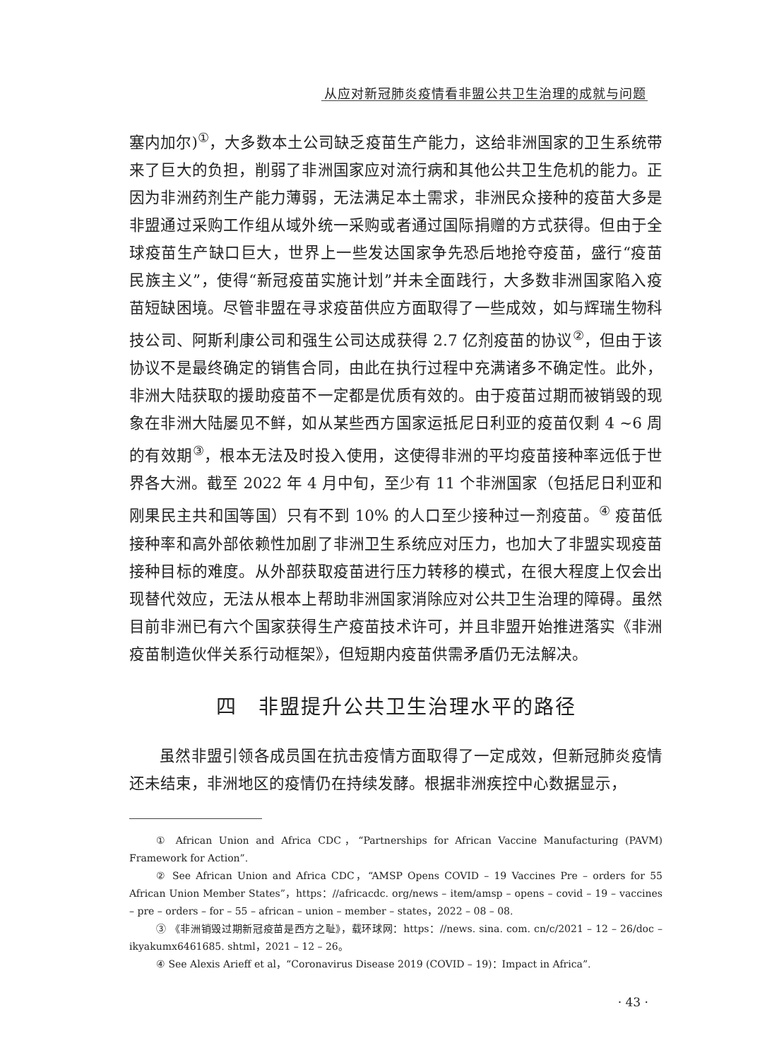从应对新冠肺炎疫情看非盟公共卫生治理的成就与问题
塞内加尔)<sup>①</sup>，大多数本土公司缺乏疫苗生产能力，这给非洲国家的卫生系统带来了巨大的负担，削弱了非洲国家应对流行病和其他公共卫生危机的能力。正因为非洲药剂生产能力薄弱，无法满足本土需求，非洲民众接种的疫苗大多是非盟通过采购工作组从域外统一采购或者通过国际捐赠的方式获得。但由于全球疫苗生产缺口巨大，世界上一些发达国家争先恐后地抢夺疫苗，盛行“疫苗民族主义”，使得“新冠疫苗实施计划”并未全面践行，大多数非洲国家陷入疫苗短缺困境。尽管非盟在寻求疫苗供应方面取得了一些成效，如与辉瑞生物科技公司、阿斯利康公司和强生公司达成获得 2.7 亿剂疫苗的协议<sup>②</sup>，但由于该协议不是最终确定的销售合同，由此在执行过程中充满诸多不确定性。此外，非洲大陆获取的援助疫苗不一定都是优质有效的。由于疫苗过期而被销毁的现象在非洲大陆屡见不鲜，如从某些西方国家运抵尼日利亚的疫苗仅剩 4 ~6 周的有效期<sup>③</sup>，根本无法及时投入使用，这使得非洲的平均疫苗接种率远低于世界各大洲。截至 2022 年 4 月中旬，至少有 11 个非洲国家（包括尼日利亚和刚果民主共和国等国）只有不到 10% 的人口至少接种过一剂疫苗。<sup>④</sup> 疫苗低接种率和高外部依赖性加剧了非洲卫生系统应对压力，也加大了非盟实现疫苗接种目标的难度。从外部获取疫苗进行压力转移的模式，在很大程度上仅会出现替代效应，无法从根本上帮助非洲国家消除应对公共卫生治理的障碍。虽然目前非洲已有六个国家获得生产疫苗技术许可，并且非盟开始推进落实《非洲疫苗制造伙伴关系行动框架》，但短期内疫苗供需矛盾仍无法解决。
四　非盟提升公共卫生治理水平的路径
虽然非盟引领各成员国在抗击疫情方面取得了一定成效，但新冠肺炎疫情还未结束，非洲地区的疫情仍在持续发酵。根据非洲疾控中心数据显示，
① African Union and Africa CDC，“Partnerships for African Vaccine Manufacturing (PAVM) Framework for Action”.
② See African Union and Africa CDC，“AMSP Opens COVID – 19 Vaccines Pre – orders for 55 African Union Member States”，https：//africacdc. org/news – item/amsp – opens – covid – 19 – vaccines – pre – orders – for – 55 – african – union – member – states，2022 – 08 – 08.
③ 《非洲销毁过期新冠疫苗是西方之耻》，载环球网：https：//news. sina. com. cn/c/2021 – 12 – 26/doc – ikyakumx6461685. shtml，2021 – 12 – 26。
④ See Alexis Arieff et al，“Coronavirus Disease 2019 (COVID – 19)：Impact in Africa”.
· 43 ·